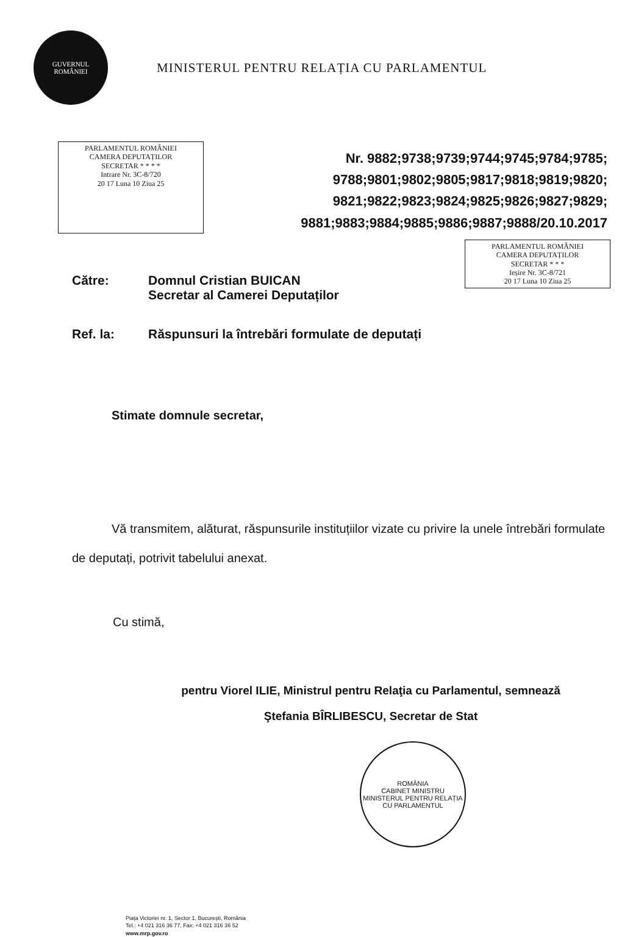GUVERNUL
ROMÂNIEI
MINISTERUL PENTRU RELAȚIA CU PARLAMENTUL
PARLAMENTUL ROMÂNIEI
CAMERA DEPUTAȚILOR
SECRETAR * * * *
Intrare Nr. 3C-8/720
20 17 Luna 10 Ziua 25
Nr. 9882;9738;9739;9744;9745;9784;9785;
9788;9801;9802;9805;9817;9818;9819;9820;
9821;9822;9823;9824;9825;9826;9827;9829;
9881;9883;9884;9885;9886;9887;9888/20.10.2017
PARLAMENTUL ROMÂNIEI
CAMERA DEPUTAȚILOR
SECRETAR * * *
Ieșire Nr. 3C-8/721
20 17 Luna 10 Ziua 25
Către: Domnul Cristian BUICAN
Secretar al Camerei Deputaților
Ref. la: Răspunsuri la întrebări formulate de deputați
Stimate domnule secretar,
Vă transmitem, alăturat, răspunsurile instituțiilor vizate cu privire la unele întrebări formulate de deputați, potrivit tabelului anexat.
Cu stimă,
pentru Viorel ILIE, Ministrul pentru Relaţia cu Parlamentul, semnează
Ştefania BÎRLIBESCU, Secretar de Stat
ROMÂNIA
CABINET MINISTRU
MINISTERUL PENTRU RELAȚIA CU PARLAMENTUL
Piața Victoriei nr. 1, Sector 1, București, România
Tel.: +4 021 316 36 77, Fax: +4 021 316 36 52
www.mrp.gov.ro